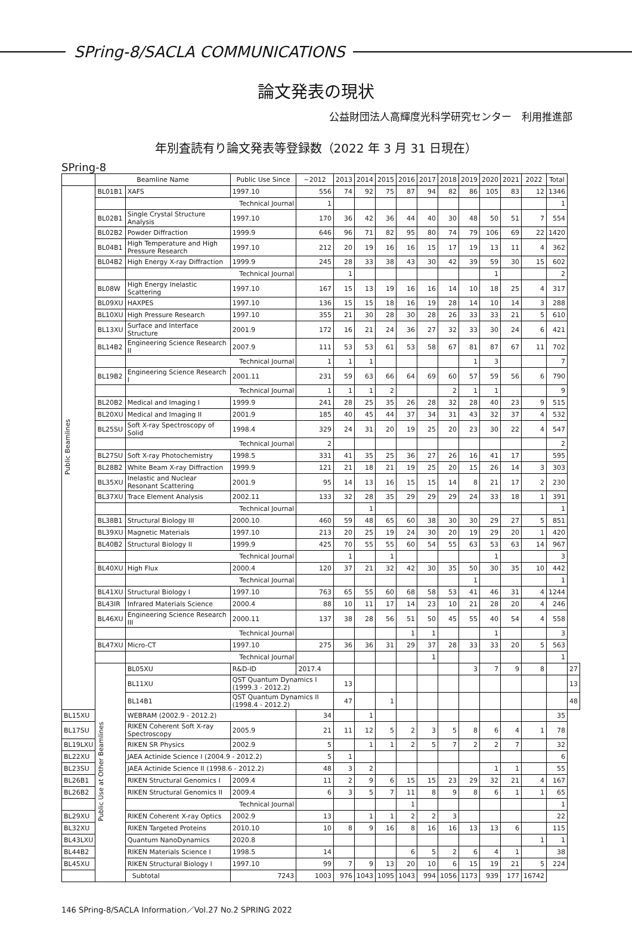SPring-8/SACLA COMMUNICATIONS
論文発表の現状
公益財団法人高輝度光科学研究センター　利用推進部
年別査読有り論文発表等登録数（2022 年 3 月 31 日現在）
SPring-8
| | Beamline Name | | Public Use Since | ~2012 | 2013 | 2014 | 2015 | 2016 | 2017 | 2018 | 2019 | 2020 | 2021 | 2022 | Total | |
| --- | --- | --- | --- | --- | --- | --- | --- | --- | --- | --- | --- | --- | --- | --- | --- | --- |
| Public Beamlines | BL01B1 | XAFS | 1997.10 | 556 | 74 | 92 | 75 | 87 | 94 | 82 | 86 | 105 | 83 | 12 | 1346 | |
| | | Technical Journal | | 1 | | | | | | | | | | | 1 | |
| | BL02B1 | Single Crystal Structure Analysis | 1997.10 | 170 | 36 | 42 | 36 | 44 | 40 | 30 | 48 | 50 | 51 | 7 | 554 | |
| | BL02B2 | Powder Diffraction | 1999.9 | 646 | 96 | 71 | 82 | 95 | 80 | 74 | 79 | 106 | 69 | 22 | 1420 | |
| | BL04B1 | High Temperature and High Pressure Research | 1997.10 | 212 | 20 | 19 | 16 | 16 | 15 | 17 | 19 | 13 | 11 | 4 | 362 | |
| | BL04B2 | High Energy X-ray Diffraction | 1999.9 | 245 | 28 | 33 | 38 | 43 | 30 | 42 | 39 | 59 | 30 | 15 | 602 | |
| | | Technical Journal | | | 1 | | | | | | | 1 | | | 2 | |
| | BL08W | High Energy Inelastic Scattering | 1997.10 | 167 | 15 | 13 | 19 | 16 | 16 | 14 | 10 | 18 | 25 | 4 | 317 | |
| | BL09XU | HAXPES | 1997.10 | 136 | 15 | 15 | 18 | 16 | 19 | 28 | 14 | 10 | 14 | 3 | 288 | |
| | BL10XU | High Pressure Research | 1997.10 | 355 | 21 | 30 | 28 | 30 | 28 | 26 | 33 | 33 | 21 | 5 | 610 | |
| | BL13XU | Surface and Interface Structure | 2001.9 | 172 | 16 | 21 | 24 | 36 | 27 | 32 | 33 | 30 | 24 | 6 | 421 | |
| | BL14B2 | Engineering Science Research II | 2007.9 | 111 | 53 | 53 | 61 | 53 | 58 | 67 | 81 | 87 | 67 | 11 | 702 | |
| | | Technical Journal | | 1 | 1 | 1 | | | | | 1 | 3 | | | 7 | |
| | BL19B2 | Engineering Science Research I | 2001.11 | 231 | 59 | 63 | 66 | 64 | 69 | 60 | 57 | 59 | 56 | 6 | 790 | |
| | | Technical Journal | | 1 | 1 | 1 | 2 | | | 2 | 1 | 1 | | | 9 | |
| | BL20B2 | Medical and Imaging I | 1999.9 | 241 | 28 | 25 | 35 | 26 | 28 | 32 | 28 | 40 | 23 | 9 | 515 | |
| | BL20XU | Medical and Imaging II | 2001.9 | 185 | 40 | 45 | 44 | 37 | 34 | 31 | 43 | 32 | 37 | 4 | 532 | |
| | BL25SU | Soft X-ray Spectroscopy of Solid | 1998.4 | 329 | 24 | 31 | 20 | 19 | 25 | 20 | 23 | 30 | 22 | 4 | 547 | |
| | | Technical Journal | | 2 | | | | | | | | | | | 2 | |
| | BL27SU | Soft X-ray Photochemistry | 1998.5 | 331 | 41 | 35 | 25 | 36 | 27 | 26 | 16 | 41 | 17 | | 595 | |
| | BL28B2 | White Beam X-ray Diffraction | 1999.9 | 121 | 21 | 18 | 21 | 19 | 25 | 20 | 15 | 26 | 14 | 3 | 303 | |
| | BL35XU | Inelastic and Nuclear Resonant Scattering | 2001.9 | 95 | 14 | 13 | 16 | 15 | 15 | 14 | 8 | 21 | 17 | 2 | 230 | |
| | BL37XU | Trace Element Analysis | 2002.11 | 133 | 32 | 28 | 35 | 29 | 29 | 29 | 24 | 33 | 18 | 1 | 391 | |
| | | Technical Journal | | | | 1 | | | | | | | | | 1 | |
| | BL38B1 | Structural Biology III | 2000.10 | 460 | 59 | 48 | 65 | 60 | 38 | 30 | 30 | 29 | 27 | 5 | 851 | |
| | BL39XU | Magnetic Materials | 1997.10 | 213 | 20 | 25 | 19 | 24 | 30 | 20 | 19 | 29 | 20 | 1 | 420 | |
| | BL40B2 | Structural Biology II | 1999.9 | 425 | 70 | 55 | 55 | 60 | 54 | 55 | 63 | 53 | 63 | 14 | 967 | |
| | | Technical Journal | | | 1 | | 1 | | | | | 1 | | | 3 | |
| | BL40XU | High Flux | 2000.4 | 120 | 37 | 21 | 32 | 42 | 30 | 35 | 50 | 30 | 35 | 10 | 442 | |
| | | Technical Journal | | | | | | | | | 1 | | | | 1 | |
| | BL41XU | Structural Biology I | 1997.10 | 763 | 65 | 55 | 60 | 68 | 58 | 53 | 41 | 46 | 31 | 4 | 1244 | |
| | BL43IR | Infrared Materials Science | 2000.4 | 88 | 10 | 11 | 17 | 14 | 23 | 10 | 21 | 28 | 20 | 4 | 246 | |
| | BL46XU | Engineering Science Research III | 2000.11 | 137 | 38 | 28 | 56 | 51 | 50 | 45 | 55 | 40 | 54 | 4 | 558 | |
| | | Technical Journal | | | | | | 1 | 1 | | | 1 | | | 3 | |
| | BL47XU | Micro-CT | 1997.10 | 275 | 36 | 36 | 31 | 29 | 37 | 28 | 33 | 33 | 20 | 5 | 563 | |
| | | Technical Journal | | | | | | | 1 | | | | | | 1 | |
| | Public Use at Other Beamlines | BL05XU | R&D-ID | 2017.4 | | | | | | | 3 | 7 | 9 | 8 | | 27 |
| | | BL11XU | QST Quantum Dynamics I (1999.3 - 2012.2) | | 13 | | | | | | | | | | | 13 |
| | | BL14B1 | QST Quantum Dynamics II (1998.4 - 2012.2) | | 47 | | 1 | | | | | | | | | 48 |
| BL15XU | | WEBRAM (2002.9 - 2012.2) | | 34 | | 1 | | | | | | | | | 35 | |
| BL17SU | | RIKEN Coherent Soft X-ray Spectroscopy | 2005.9 | 21 | 11 | 12 | 5 | 2 | 3 | 5 | 8 | 6 | 4 | 1 | 78 | |
| BL19LXU | | RIKEN SR Physics | 2002.9 | 5 | | 1 | 1 | 2 | 5 | 7 | 2 | 2 | 7 | | 32 | |
| BL22XU | | JAEA Actinide Science I (2004.9 - 2012.2) | | 5 | 1 | | | | | | | | | | 6 | |
| BL23SU | | JAEA Actinide Science II (1998.6 - 2012.2) | | 48 | 3 | 2 | | | | | | 1 | 1 | | 55 | |
| BL26B1 | | RIKEN Structural Genomics I | 2009.4 | 11 | 2 | 9 | 6 | 15 | 15 | 23 | 29 | 32 | 21 | 4 | 167 | |
| BL26B2 | | RIKEN Structural Genomics II | 2009.4 | 6 | 3 | 5 | 7 | 11 | 8 | 9 | 8 | 6 | 1 | 1 | 65 | |
| | | Technical Journal | | | | | | 1 | | | | | | | 1 | |
| BL29XU | | RIKEN Coherent X-ray Optics | 2002.9 | 13 | | 1 | 1 | 2 | 2 | 3 | | | | | 22 | |
| BL32XU | | RIKEN Targeted Proteins | 2010.10 | 10 | 8 | 9 | 16 | 8 | 16 | 16 | 13 | 13 | 6 | | 115 | |
| BL43LXU | | Quantum NanoDynamics | 2020.8 | | | | | | | | | | | 1 | 1 | |
| BL44B2 | | RIKEN Materials Science I | 1998.5 | 14 | | | | 6 | 5 | 2 | 6 | 4 | 1 | | 38 | |
| BL45XU | | RIKEN Structural Biology I | 1997.10 | 99 | 7 | 9 | 13 | 20 | 10 | 6 | 15 | 19 | 21 | 5 | 224 | |
| Subtotal | | | 7243 | 1003 | 976 | 1043 | 1095 | 1043 | 994 | 1056 | 1173 | 939 | 177 | 16742 | | |
146 SPring-8/SACLA Information／Vol.27 No.2 SPRING 2022